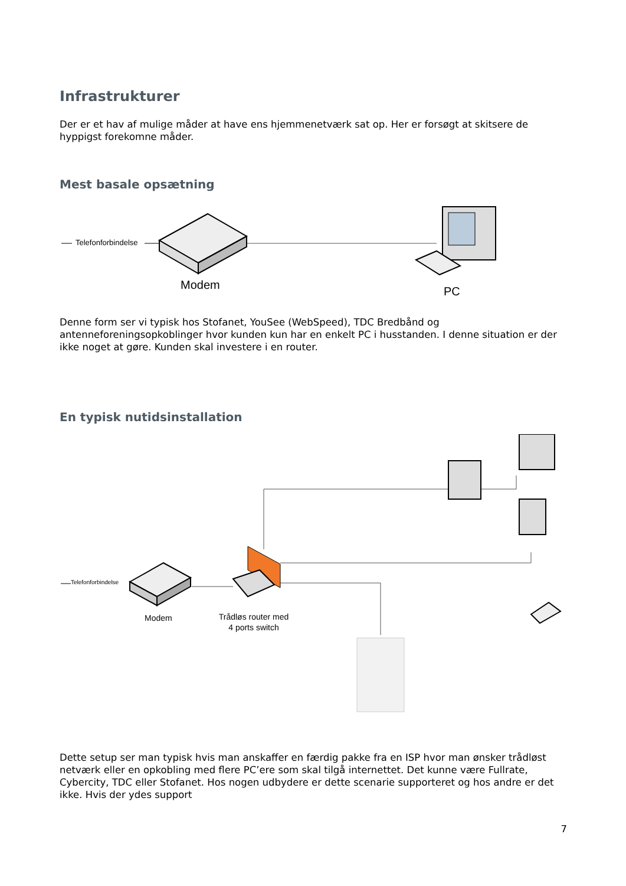Infrastrukturer
Der er et hav af mulige måder at have ens hjemmenetværk sat op. Her er forsøgt at skitsere de hyppigst forekomne måder.
Mest basale opsætning
Telefonforbindelse
Modem PC
Denne form ser vi typisk hos Stofanet, YouSee (WebSpeed), TDC Bredbånd og antenneforeningsopkoblinger hvor kunden kun har en enkelt PC i husstanden. I denne situation er der ikke noget at gøre. Kunden skal investere i en router.
En typisk nutidsinstallation
Telefonforbindelse
Modem
Trådløs router med 4 ports switch
Dette setup ser man typisk hvis man anskaffer en færdig pakke fra en ISP hvor man ønsker trådløst netværk eller en opkobling med flere PC’ere som skal tilgå internettet. Det kunne være Fullrate, Cybercity, TDC eller Stofanet. Hos nogen udbydere er dette scenarie supporteret og hos andre er det ikke. Hvis der ydes support
7